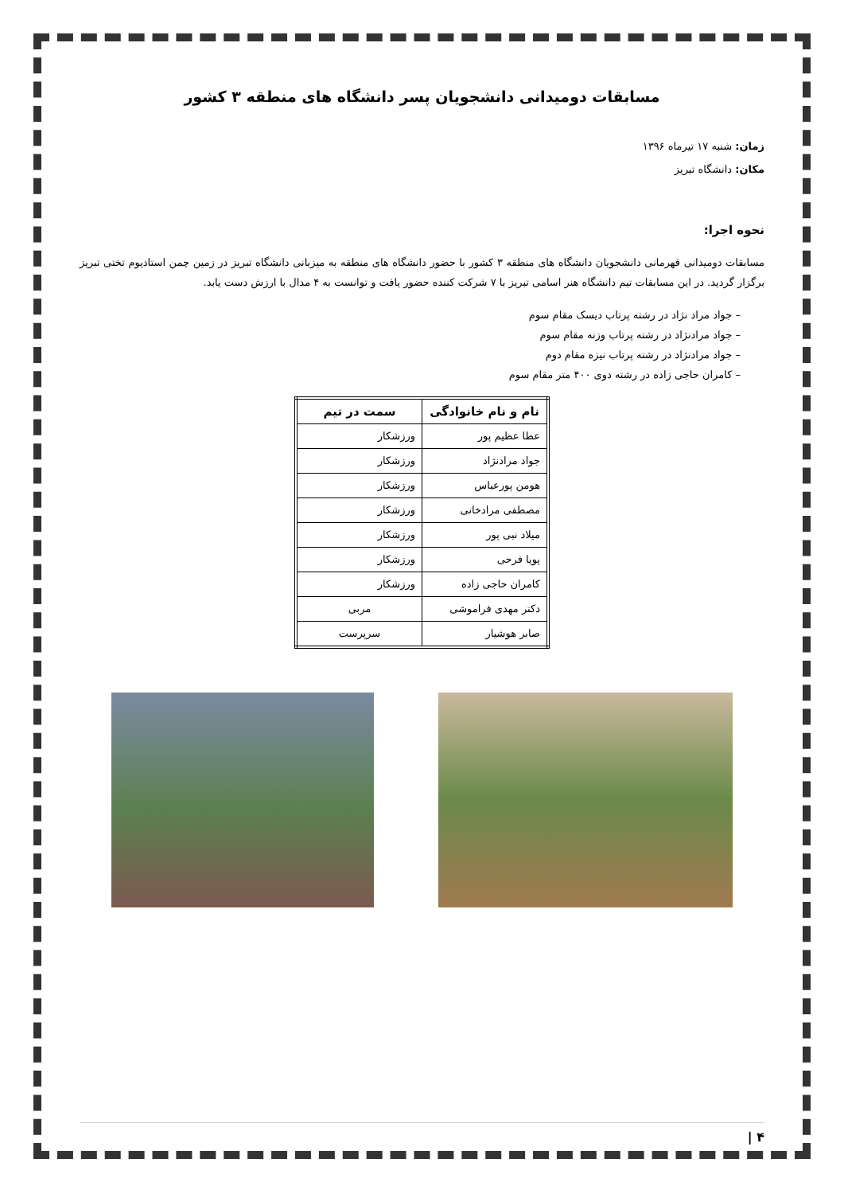مسابقات دومیدانی دانشجویان پسر دانشگاه های منطقه ۳ کشور
زمان: شنبه ۱۷ تیرماه ۱۳۹۶
مکان: دانشگاه تبریز
نحوه اجرا:
مسابقات دومیدانی قهرمانی دانشجویان دانشگاه های منطقه ۳ کشور با حضور دانشگاه های منطقه به میزبانی دانشگاه تبریز در زمین چمن استادیوم تختی تبریز برگزار گردید. در این مسابقات تیم دانشگاه هنر اسامی تبریز با ۷ شرکت کننده حضور یافت و توانست به ۴ مدال با ارزش دست یابد.
– جواد مراد نژاد در رشته پرتاب دیسک مقام سوم
– جواد مرادنژاد در رشته پرتاب وزنه مقام سوم
– جواد مرادنژاد در رشته پرتاب نیزه مقام دوم
– کامران حاجی زاده در رشته دوی ۴۰۰ متر مقام سوم
| نام و نام خانوادگی | سمت در تیم |
| --- | --- |
| عطا عظیم پور | ورزشکار |
| جواد مرادنژاد | ورزشکار |
| هومن پورعباس | ورزشکار |
| مصطفی مرادخانی | ورزشکار |
| میلاد نبی پور | ورزشکار |
| پویا فرحی | ورزشکار |
| کامران حاجی زاده | ورزشکار |
| دکتر مهدی فراموشی | مربی |
| صابر هوشیار | سرپرست |
۴ |